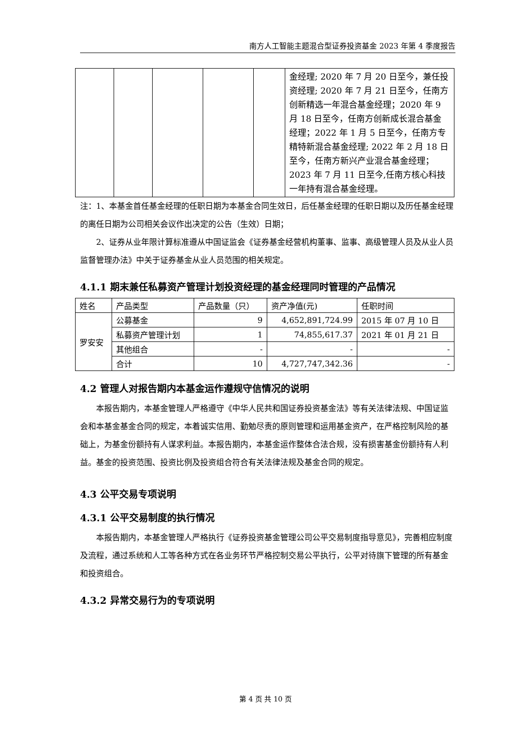南方人工智能主题混合型证券投资基金 2023 年第 4 季度报告
| | | | | | 金经理; 2020 年 7 月 20 日至今，兼任投资经理; 2020 年 7 月 21 日至今，任南方创新精选一年混合基金经理；2020 年 9 月 18 日至今，任南方创新成长混合基金经理；2022 年 1 月 5 日至今，任南方专精特新混合基金经理; 2022 年 2 月 18 日至今，任南方新兴产业混合基金经理；2023 年 7 月 11 日至今,任南方核心科技一年持有混合基金经理。 |
注：1、本基金首任基金经理的任职日期为本基金合同生效日，后任基金经理的任职日期以及历任基金经理的离任日期为公司相关会议作出决定的公告（生效）日期；
2、证券从业年限计算标准遵从中国证监会《证券基金经营机构董事、监事、高级管理人员及从业人员监督管理办法》中关于证券基金从业人员范围的相关规定。
4.1.1 期末兼任私募资产管理计划投资经理的基金经理同时管理的产品情况
| 姓名 | 产品类型 | 产品数量（只） | 资产净值(元) | 任职时间 |
| --- | --- | --- | --- | --- |
| 罗安安 | 公募基金 | 9 | 4,652,891,724.99 | 2015 年 07 月 10 日 |
| | 私募资产管理计划 | 1 | 74,855,617.37 | 2021 年 01 月 21 日 |
| | 其他组合 | - | - | - |
| | 合计 | 10 | 4,727,747,342.36 | - |
4.2 管理人对报告期内本基金运作遵规守信情况的说明
本报告期内，本基金管理人严格遵守《中华人民共和国证券投资基金法》等有关法律法规、中国证监会和本基金基金合同的规定，本着诚实信用、勤勉尽责的原则管理和运用基金资产，在严格控制风险的基础上，为基金份额持有人谋求利益。本报告期内，本基金运作整体合法合规，没有损害基金份额持有人利益。基金的投资范围、投资比例及投资组合符合有关法律法规及基金合同的规定。
4.3 公平交易专项说明
4.3.1 公平交易制度的执行情况
本报告期内，本基金管理人严格执行《证券投资基金管理公司公平交易制度指导意见》，完善相应制度及流程，通过系统和人工等各种方式在各业务环节严格控制交易公平执行，公平对待旗下管理的所有基金和投资组合。
4.3.2 异常交易行为的专项说明
第 4 页 共 10 页